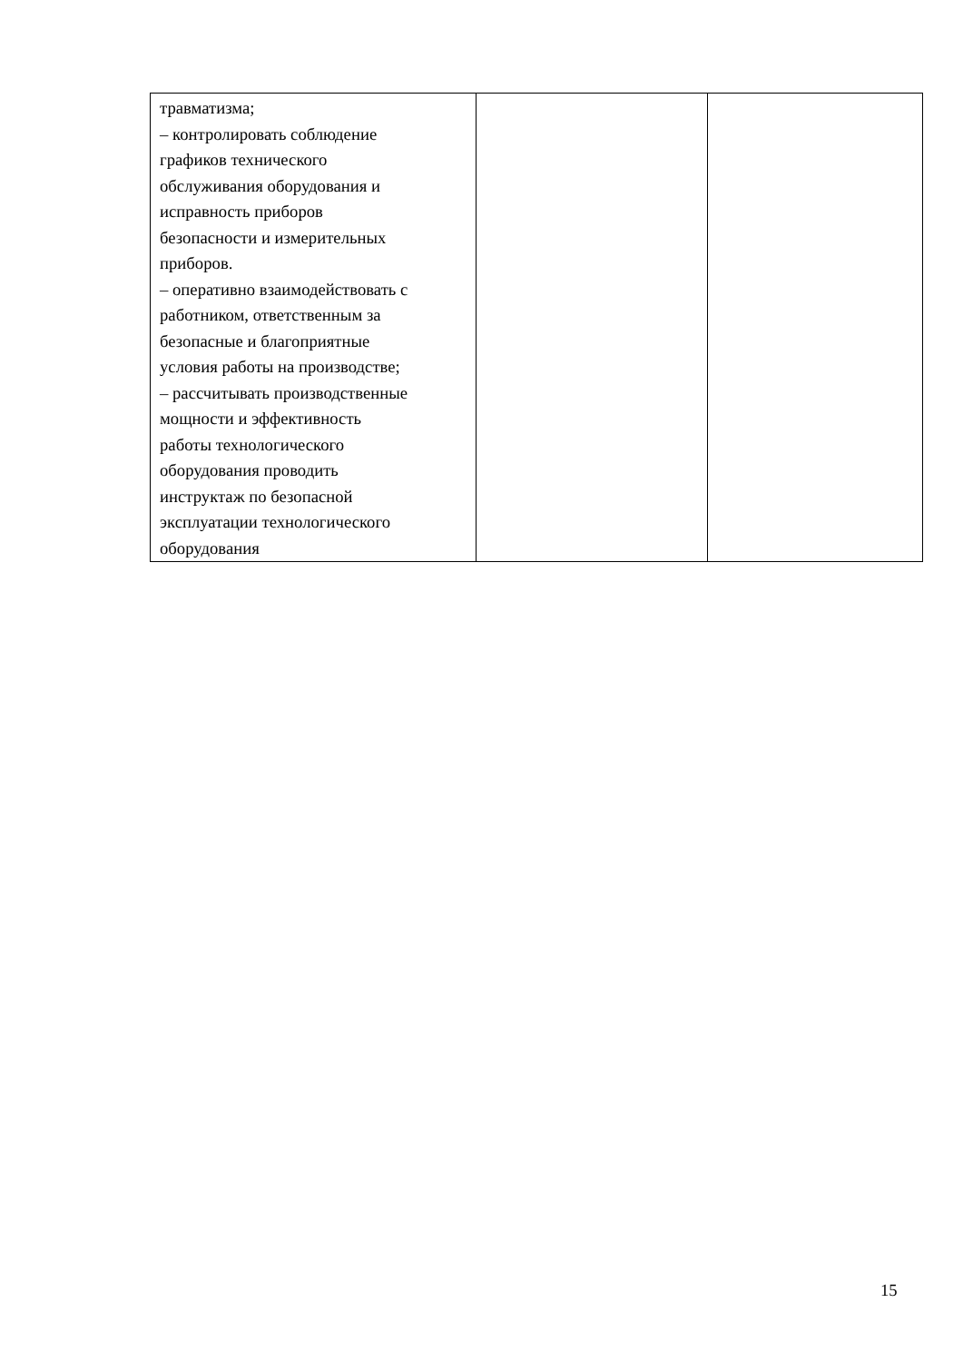| травматизма; – контролировать соблюдение графиков технического обслуживания оборудования и исправность приборов безопасности и измерительных приборов. – оперативно взаимодействовать с работником, ответственным за безопасные и благоприятные условия работы на производстве; – рассчитывать производственные мощности и эффективность работы технологического оборудования проводить инструктаж по безопасной эксплуатации технологического оборудования | | |
15